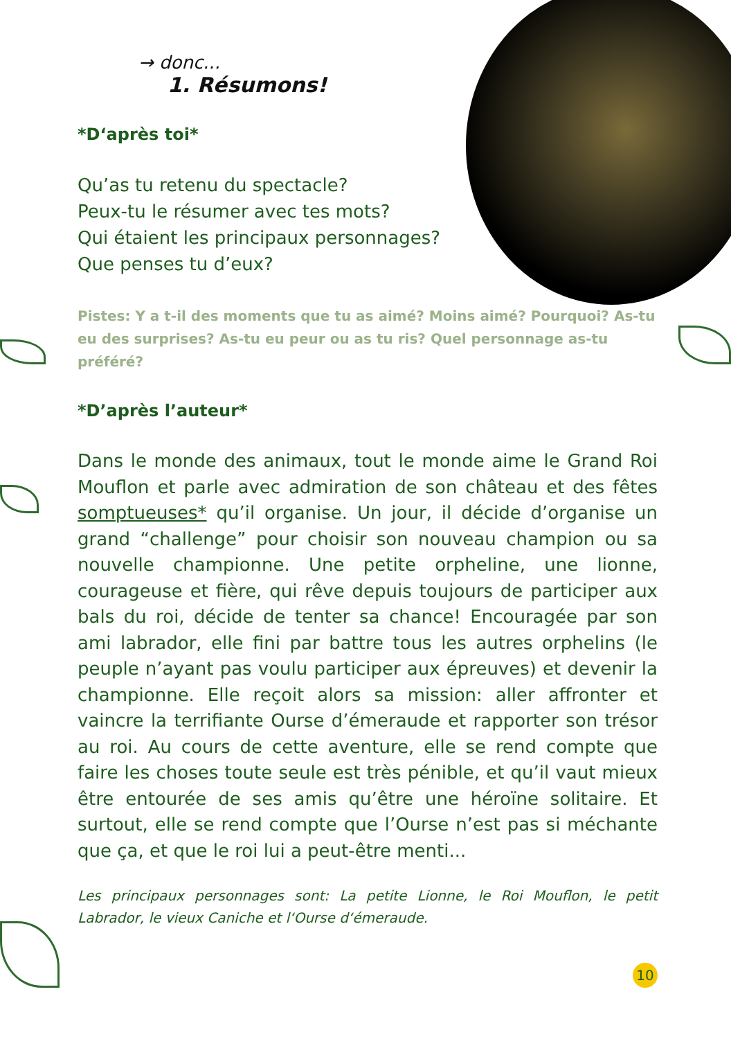→ donc...
1. Résumons!
*D‘après toi*
Qu’as tu retenu du spectacle?
Peux-tu le résumer avec tes mots?
Qui étaient les principaux personnages?
Que penses tu d’eux?
Pistes: Y a t-il des moments que tu as aimé? Moins aimé? Pourquoi? As-tu eu des surprises? As-tu eu peur ou as tu ris? Quel personnage as-tu préféré?
*D’après l’auteur*
Dans le monde des animaux, tout le monde aime le Grand Roi Mouflon et parle avec admiration de son château et des fêtes somptueuses* qu’il organise. Un jour, il décide d’organise un grand “challenge” pour choisir son nouveau champion ou sa nouvelle championne. Une petite orpheline, une lionne, courageuse et fière, qui rêve depuis toujours de participer aux bals du roi, décide de tenter sa chance! Encouragée par son ami labrador, elle fini par battre tous les autres orphelins (le peuple n’ayant pas voulu participer aux épreuves) et devenir la championne. Elle reçoit alors sa mission: aller affronter et vaincre la terrifiante Ourse d’émeraude et rapporter son trésor au roi. Au cours de cette aventure, elle se rend compte que faire les choses toute seule est très pénible, et qu’il vaut mieux être entourée de ses amis qu’être une héroïne solitaire. Et surtout, elle se rend compte que l’Ourse n’est pas si méchante que ça, et que le roi lui a peut-être menti...
Les principaux personnages sont: La petite Lionne, le Roi Mouflon, le petit Labrador, le vieux Caniche et l‘Ourse d‘émeraude.
10